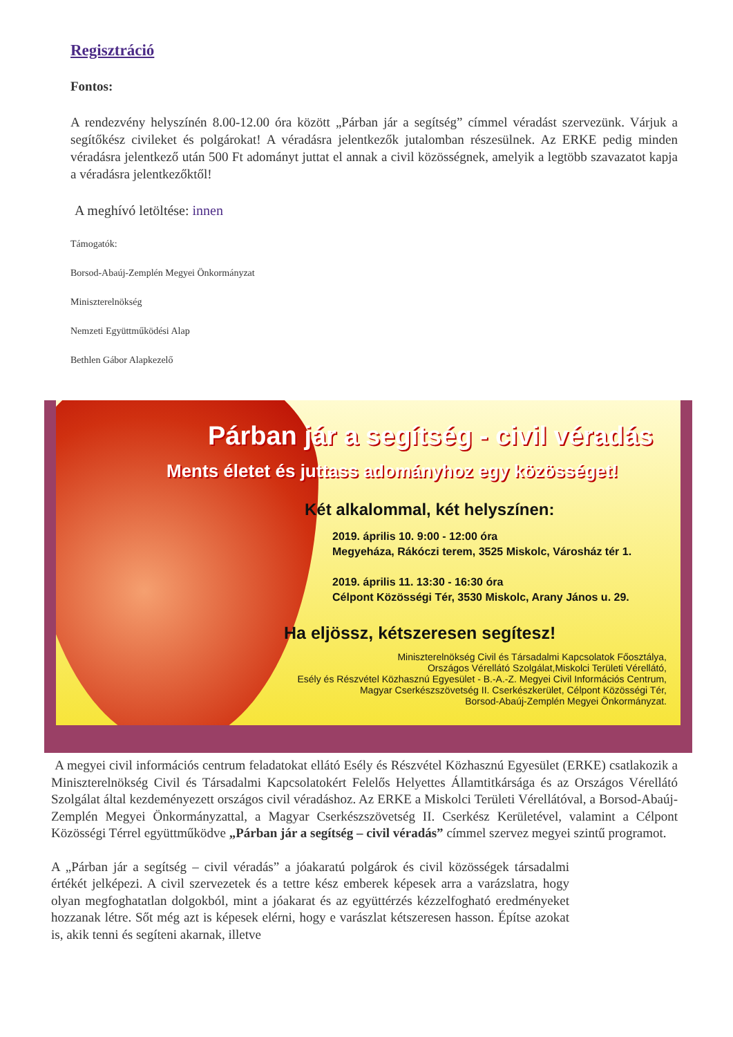Regisztráció
Fontos:
A rendezvény helyszínén 8.00-12.00 óra között „Párban jár a segítség” címmel véradást szervezünk. Várjuk a segítőkész civileket és polgárokat! A véradásra jelentkezők jutalomban részesülnek. Az ERKE pedig minden véradásra jelentkező után 500 Ft adományt juttat el annak a civil közösségnek, amelyik a legtöbb szavazatot kapja a véradásra jelentkezőktől!
A meghívó letöltése: innen
Támogatók:
Borsod-Abaúj-Zemplén Megyei Önkormányzat
Miniszterelnökség
Nemzeti Együttműködési Alap
Bethlen Gábor Alapkezelő
Párban jár a segítség - civil véradás
Ments életet és juttass adományhoz egy közösséget!
Két alkalommal, két helyszínen:
2019. április 10. 9:00 - 12:00 óra
Megyeháza, Rákóczi terem, 3525 Miskolc, Városház tér 1.
2019. április 11. 13:30 - 16:30 óra
Célpont Közösségi Tér, 3530 Miskolc, Arany János u. 29.
Ha eljössz, kétszeresen segítesz!
Miniszterelnökség Civil és Társadalmi Kapcsolatok Főosztálya,
Országos Vérellátó Szolgálat,Miskolci Területi Vérellátó,
Esély és Részvétel Közhasznú Egyesület - B.-A.-Z. Megyei Civil Információs Centrum,
Magyar Cserkészszövetség II. Cserkészkerület, Célpont Közösségi Tér,
Borsod-Abaúj-Zemplén Megyei Önkormányzat.
A megyei civil információs centrum feladatokat ellátó Esély és Részvétel Közhasznú Egyesület (ERKE) csatlakozik a Miniszterelnökség Civil és Társadalmi Kapcsolatokért Felelős Helyettes Államtitkársága és az Országos Vérellátó Szolgálat által kezdeményezett országos civil véradáshoz. Az ERKE a Miskolci Területi Vérellátóval, a Borsod-Abaúj-Zemplén Megyei Önkormányzattal, a Magyar Cserkészszövetség II. Cserkész Kerületével, valamint a Célpont Közösségi Térrel együttműködve „Párban jár a segítség – civil véradás” címmel szervez megyei szintű programot.
A „Párban jár a segítség – civil véradás” a jóakaratú polgárok és civil közösségek társadalmi értékét jelképezi. A civil szervezetek és a tettre kész emberek képesek arra a varázslatra, hogy olyan megfoghatatlan dolgokból, mint a jóakarat és az együttérzés kézzelfogható eredményeket hozzanak létre. Sőt még azt is képesek elérni, hogy e varászlat kétszeresen hasson. Építse azokat is, akik tenni és segíteni akarnak, illetve